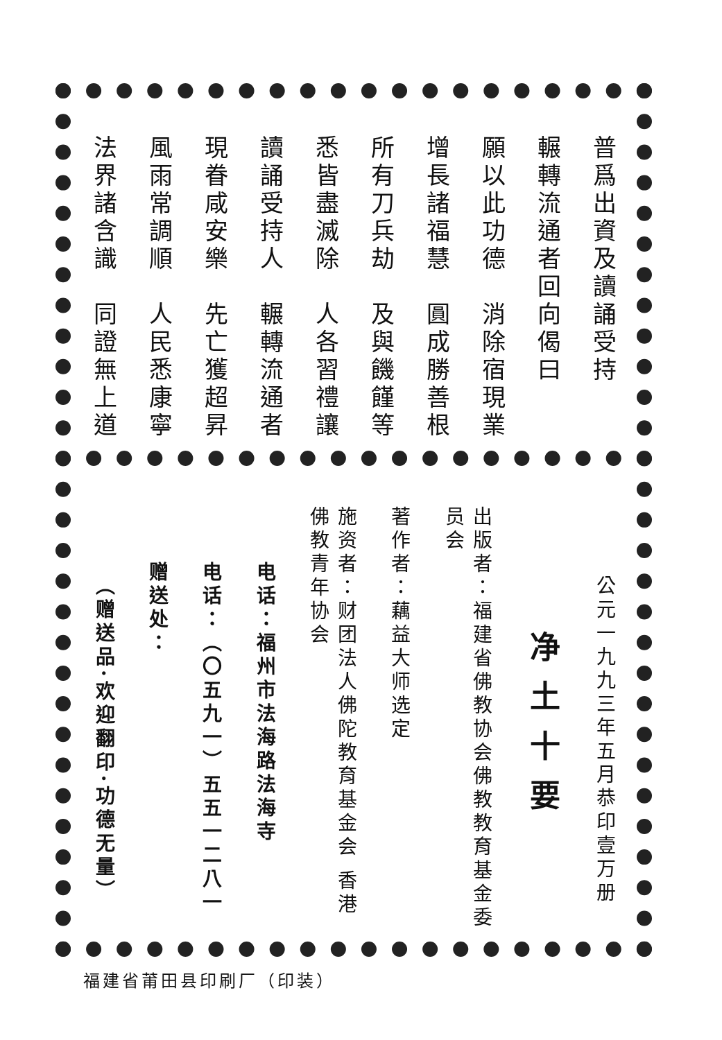普爲出資及讀誦受持
輾轉流通者回向偈曰
願以此功德　消除宿現業
增長諸福慧　圓成勝善根
所有刀兵劫　及與饑饉等
悉皆盡滅除　人各習禮讓
讀誦受持人　輾轉流通者
現眷咸安樂　先亡獲超昇
風雨常調順　人民悉康寧
法界諸含識　同證無上道
公元一九九三年五月恭印壹万册
净 土 十 要
出版者：福建省佛教协会佛教教育基金委员会
著作者：藕益大师选定
施资者：财团法人佛陀教育基金会 香港佛教青年协会
电话：福州市法海路法海寺
电话：（〇五九一）五五一二八一
赠送处：
（赠送品·欢迎翻印·功德无量）
福建省莆田县印刷厂（印装）